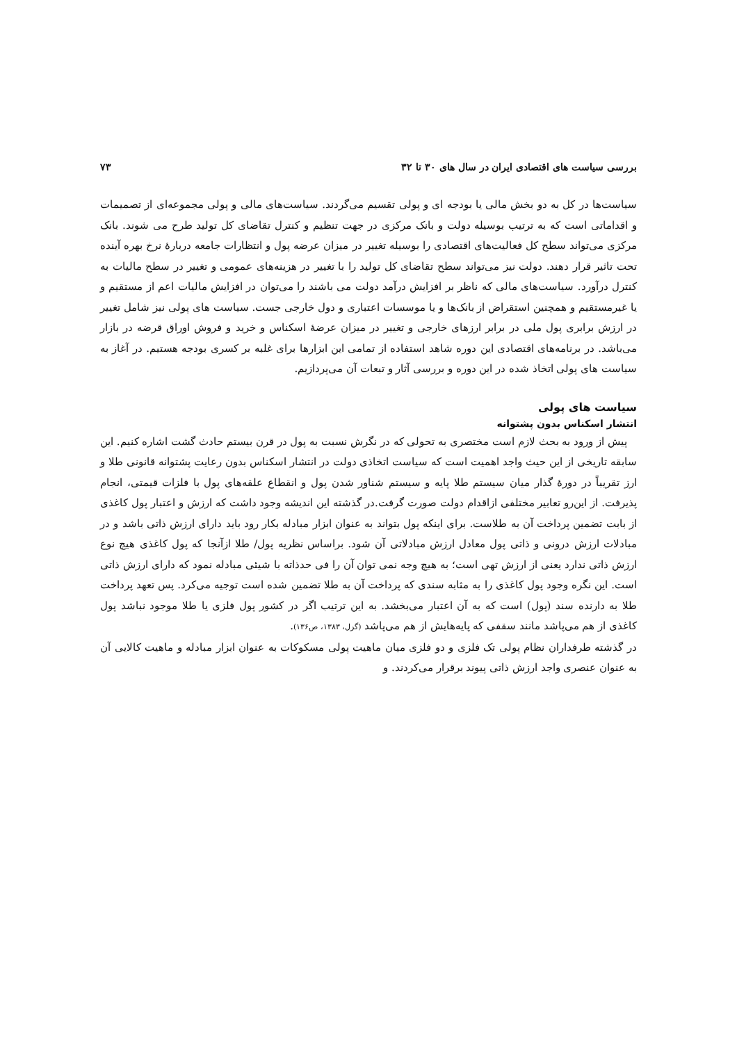بررسی سیاست های اقتصادی ایران در سال های ۳۰ تا ۳۲ ۷۳
سیاست‌ها در کل به دو بخش مالی یا بودجه ای و پولی تقسیم می‌گردند. سیاست‌های مالی و پولی مجموعه‌ای از تصمیمات و اقداماتی است که به ترتیب بوسیله دولت و بانک مرکزی در جهت تنظیم و کنترل تقاضای کل تولید طرح می شوند. بانک مرکزی می‌تواند سطح کل فعالیت‌های اقتصادی را بوسیله تغییر در میزان عرضه پول و انتظارات جامعه دربارهٔ نرخ بهره آینده تحت تاثیر قرار دهند. دولت نیز می‌تواند سطح تقاضای کل تولید را با تغییر در هزینه‌های عمومی و تغییر در سطح مالیات به کنترل درآورد. سیاست‌های مالی که ناظر بر افزایش درآمد دولت می باشند را می‌توان در افزایش مالیات اعم از مستقیم و یا غیرمستقیم و همچنین استقراض از بانک‌ها و یا موسسات اعتباری و دول خارجی جست. سیاست های پولی نیز شامل تغییر در ارزش برابری پول ملی در برابر ارزهای خارجی و تغییر در میزان عرضهٔ اسکناس و خرید و فروش اوراق قرضه در بازار می‌باشد. در برنامه‌های اقتصادی این دوره شاهد استفاده از تمامی این ابزارها برای غلبه بر کسری بودجه هستیم. در آغاز به سیاست های پولی اتخاذ شده در این دوره و بررسی آثار و تبعات آن می‌پردازیم.
سیاست های پولی
انتشار اسکناس بدون پشتوانه
پیش از ورود به بحث لازم است مختصری به تحولی که در نگرش نسبت به پول در قرن بیستم حادث گشت اشاره کنیم. این سابقه تاریخی از این حیث واجد اهمیت است که سیاست اتخاذی دولت در انتشار اسکناس بدون رعایت پشتوانه قانونی طلا و ارز تقریباً در دورهٔ گذار میان سیستم طلا پایه و سیستم شناور شدن پول و انقطاع علقه‌های پول با فلزات قیمتی، انجام پذیرفت. از این‌رو تعابیر مختلفی ازاقدام دولت صورت گرفت.در گذشته این اندیشه وجود داشت که ارزش و اعتبار پول کاغذی از بابت تضمین پرداخت آن به طلاست. برای اینکه پول بتواند به عنوان ابزار مبادله بکار رود باید دارای ارزش ذاتی باشد و در مبادلات ارزش درونی و ذاتی پول معادل ارزش مبادلاتی آن شود. براساس نظریه پول/ طلا ازآنجا که پول کاغذی هیچ نوع ارزش ذاتی ندارد یعنی از ارزش تهی است؛ به هیچ وجه نمی توان آن را فی حدذاته با شیئی مبادله نمود که دارای ارزش ذاتی است. این نگره وجود پول کاغذی را به مثابه سندی که پرداخت آن به طلا تضمین شده است توجیه می‌کرد. پس تعهد پرداخت طلا به دارنده سند (پول) است که به آن اعتبار می‌بخشد. به این ترتیب اگر در کشور پول فلزی یا طلا موجود نباشد پول کاغذی از هم می‌پاشد مانند سقفی که پایه‌هایش از هم می‌پاشد (گزل، ۱۳۸۳، ص۱۳۶).
در گذشته طرفداران نظام پولی تک فلزی و دو فلزی میان ماهیت پولی مسکوکات به عنوان ابزار مبادله و ماهیت کالایی آن به عنوان عنصری واجد ارزش ذاتی پیوند برقرار می‌کردند. و